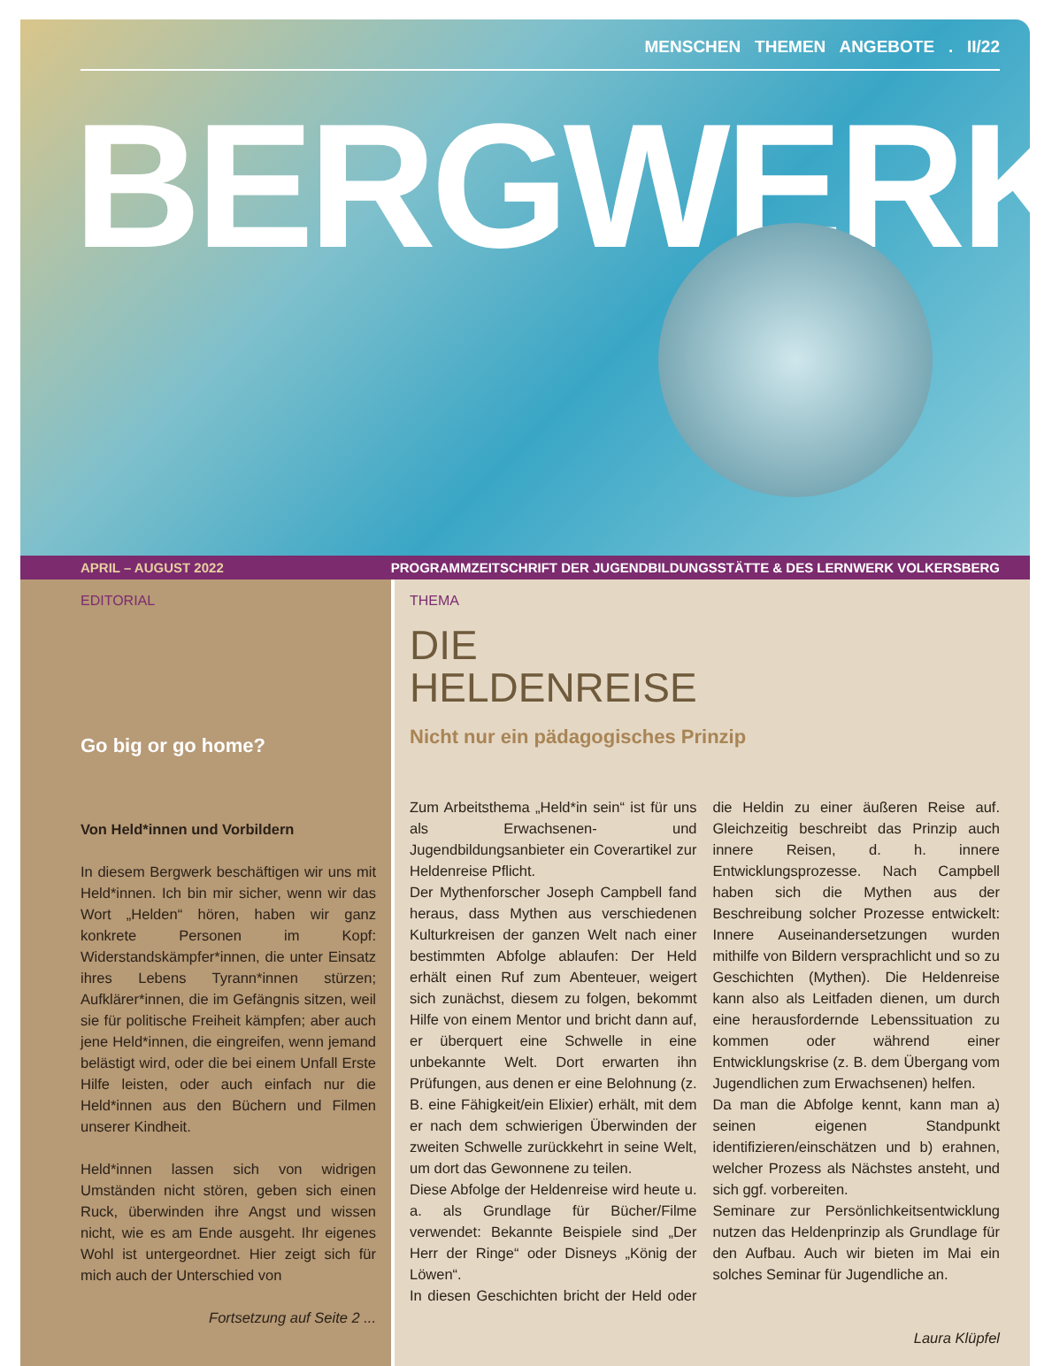MENSCHEN THEMEN ANGEBOTE . II/22
BERGWERK
APRIL – AUGUST 2022 PROGRAMMZEITSCHRIFT DER JUGENDBILDUNGSSTÄTTE & DES LERNWERK VOLKERSBERG
EDITORIAL
Go big or go home?
Von Held*innen und Vorbildern
In diesem Bergwerk beschäftigen wir uns mit Held*innen. Ich bin mir sicher, wenn wir das Wort „Helden“ hören, haben wir ganz konkrete Personen im Kopf: Widerstandskämpfer*innen, die unter Einsatz ihres Lebens Tyrann*innen stürzen; Aufklärer*innen, die im Gefängnis sitzen, weil sie für politische Freiheit kämpfen; aber auch jene Held*innen, die eingreifen, wenn jemand belästigt wird, oder die bei einem Unfall Erste Hilfe leisten, oder auch einfach nur die Held*innen aus den Büchern und Filmen unserer Kindheit.
Held*innen lassen sich von widrigen Umständen nicht stören, geben sich einen Ruck, überwinden ihre Angst und wissen nicht, wie es am Ende ausgeht. Ihr eigenes Wohl ist untergeordnet. Hier zeigt sich für mich auch der Unterschied von
Fortsetzung auf Seite 2 ...
THEMA
DIE
HELDENREISE
Nicht nur ein pädagogisches Prinzip
Zum Arbeitsthema „Held*in sein“ ist für uns als Erwachsenen- und Jugendbildungsanbieter ein Coverartikel zur Heldenreise Pflicht.
Der Mythenforscher Joseph Campbell fand heraus, dass Mythen aus verschiedenen Kulturkreisen der ganzen Welt nach einer bestimmten Abfolge ablaufen: Der Held erhält einen Ruf zum Abenteuer, weigert sich zunächst, diesem zu folgen, bekommt Hilfe von einem Mentor und bricht dann auf, er überquert eine Schwelle in eine unbekannte Welt. Dort erwarten ihn Prüfungen, aus denen er eine Belohnung (z. B. eine Fähigkeit/ein Elixier) erhält, mit dem er nach dem schwierigen Überwinden der zweiten Schwelle zurückkehrt in seine Welt, um dort das Gewonnene zu teilen.
Diese Abfolge der Heldenreise wird heute u. a. als Grundlage für Bücher/Filme verwendet: Bekannte Beispiele sind „Der Herr der Ringe“ oder Disneys „König der Löwen“.
In diesen Geschichten bricht der Held oder die Heldin zu einer äußeren Reise auf. Gleichzeitig beschreibt das Prinzip auch innere Reisen, d. h. innere Entwicklungsprozesse. Nach Campbell haben sich die Mythen aus der Beschreibung solcher Prozesse entwickelt: Innere Auseinandersetzungen wurden mithilfe von Bildern versprachlicht und so zu Geschichten (Mythen). Die Heldenreise kann also als Leitfaden dienen, um durch eine herausfordernde Lebenssituation zu kommen oder während einer Entwicklungskrise (z. B. dem Übergang vom Jugendlichen zum Erwachsenen) helfen.
Da man die Abfolge kennt, kann man a) seinen eigenen Standpunkt identifizieren/einschätzen und b) erahnen, welcher Prozess als Nächstes ansteht, und sich ggf. vorbereiten.
Seminare zur Persönlichkeitsentwicklung nutzen das Heldenprinzip als Grundlage für den Aufbau. Auch wir bieten im Mai ein solches Seminar für Jugendliche an.
Laura Klüpfel